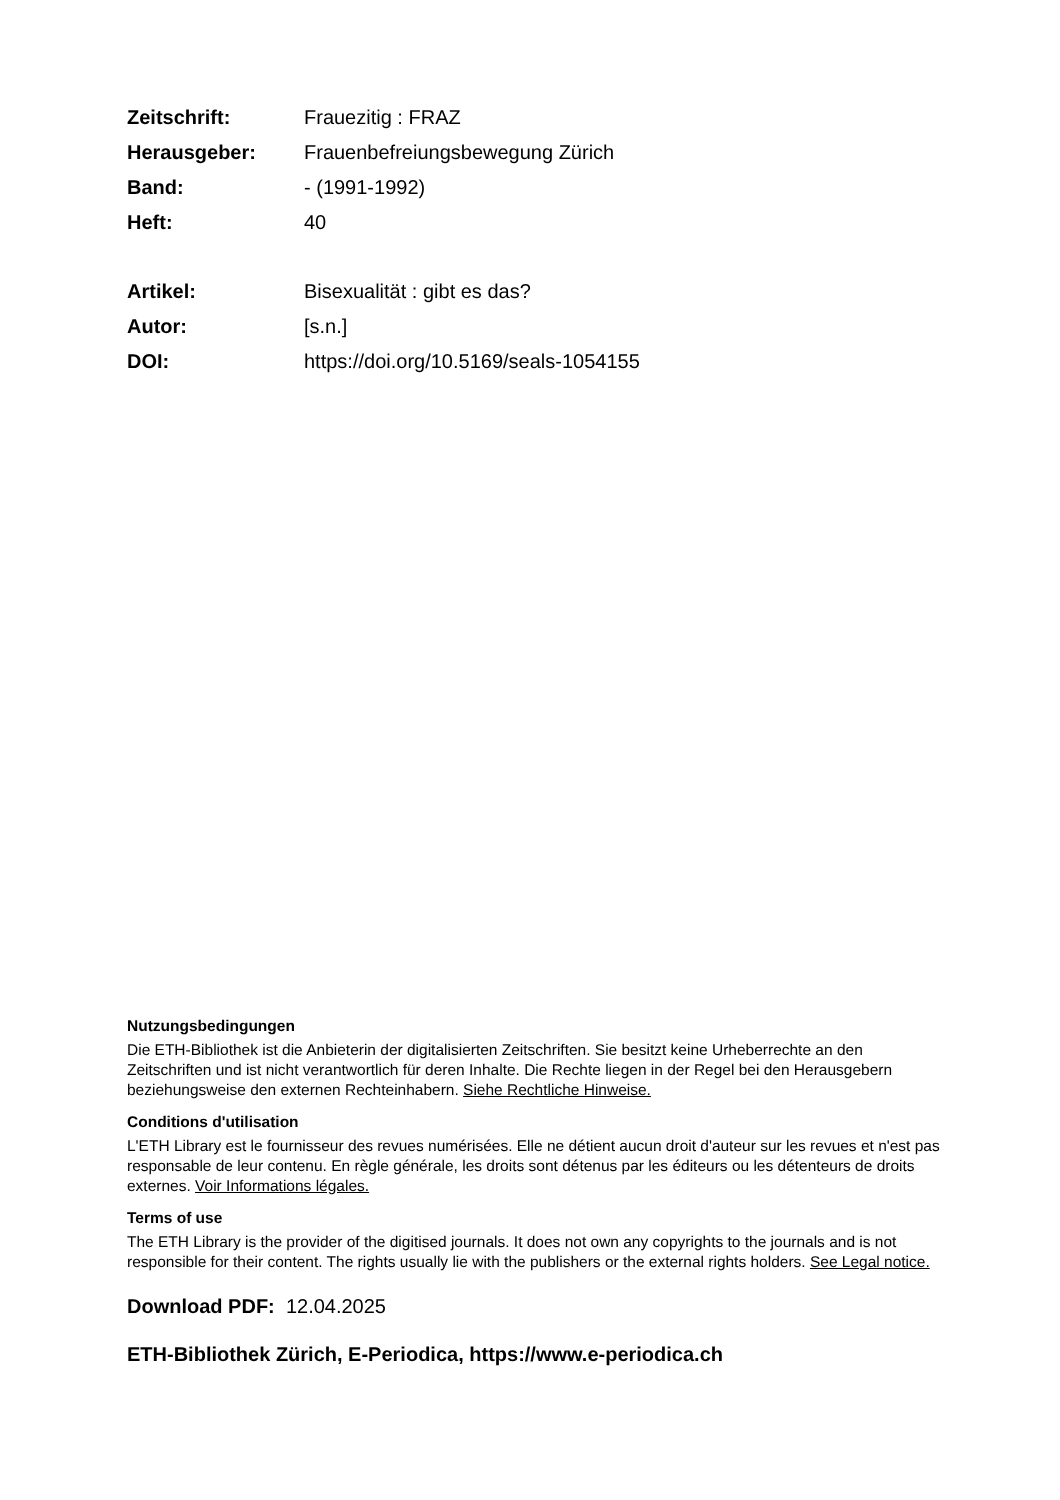| Zeitschrift: | Frauezitig : FRAZ |
| Herausgeber: | Frauenbefreiungsbewegung Zürich |
| Band: | - (1991-1992) |
| Heft: | 40 |
| Artikel: | Bisexualität : gibt es das? |
| Autor: | [s.n.] |
| DOI: | https://doi.org/10.5169/seals-1054155 |
Nutzungsbedingungen
Die ETH-Bibliothek ist die Anbieterin der digitalisierten Zeitschriften. Sie besitzt keine Urheberrechte an den Zeitschriften und ist nicht verantwortlich für deren Inhalte. Die Rechte liegen in der Regel bei den Herausgebern beziehungsweise den externen Rechteinhabern. Siehe Rechtliche Hinweise.
Conditions d'utilisation
L'ETH Library est le fournisseur des revues numérisées. Elle ne détient aucun droit d'auteur sur les revues et n'est pas responsable de leur contenu. En règle générale, les droits sont détenus par les éditeurs ou les détenteurs de droits externes. Voir Informations légales.
Terms of use
The ETH Library is the provider of the digitised journals. It does not own any copyrights to the journals and is not responsible for their content. The rights usually lie with the publishers or the external rights holders. See Legal notice.
Download PDF: 12.04.2025
ETH-Bibliothek Zürich, E-Periodica, https://www.e-periodica.ch